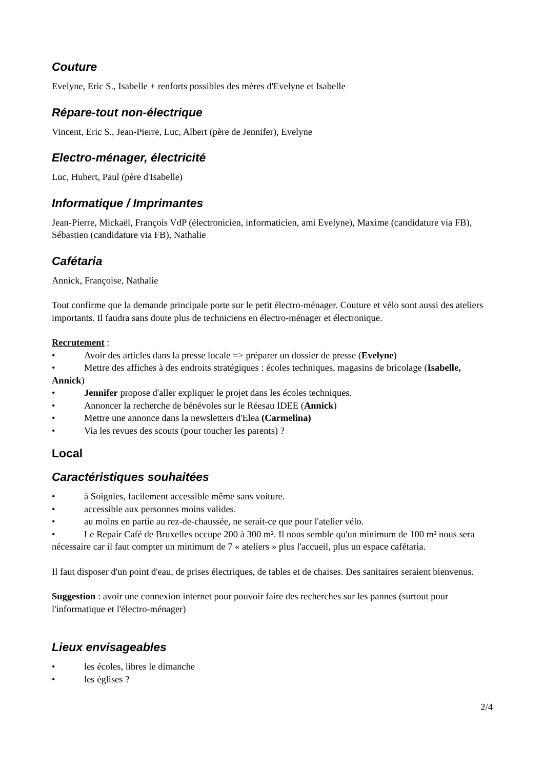Couture
Evelyne, Eric S., Isabelle + renforts possibles des mères d'Evelyne et Isabelle
Répare-tout non-électrique
Vincent, Eric S., Jean-Pierre, Luc, Albert (père de Jennifer), Evelyne
Electro-ménager, électricité
Luc, Hubert, Paul (père d'Isabelle)
Informatique / Imprimantes
Jean-Pierre, Mickaël, François VdP (électronicien, informaticien, ami Evelyne), Maxime (candidature via FB), Sébastien (candidature via FB), Nathalie
Cafétaria
Annick, Françoise, Nathalie
Tout confirme que la demande principale porte sur le petit électro-ménager. Couture et vélo sont aussi des ateliers importants. Il faudra sans doute plus de techniciens en électro-ménager et électronique.
Recrutement :
• Avoir des articles dans la presse locale => préparer un dossier de presse (Evelyne)
• Mettre des affiches à des endroits stratégiques : écoles techniques, magasins de bricolage (Isabelle, Annick)
• Jennifer propose d'aller expliquer le projet dans les écoles techniques.
• Annoncer la recherche de bénévoles sur le Réesau IDEE (Annick)
• Mettre une annonce dans la newsletters d'Elea (Carmelina)
• Via les revues des scouts (pour toucher les parents) ?
Local
Caractéristiques souhaitées
• à Soignies, facilement accessible même sans voiture.
• accessible aux personnes moins valides.
• au moins en partie au rez-de-chaussée, ne serait-ce que pour l'atelier vélo.
• Le Repair Café de Bruxelles occupe 200 à 300 m². Il nous semble qu'un minimum de 100 m² nous sera nécessaire car il faut compter un minimum de 7 « ateliers » plus l'accueil, plus un espace cafétaria.
Il faut disposer d'un point d'eau, de prises électriques, de tables et de chaises. Des sanitaires seraient bienvenus.
Suggestion : avoir une connexion internet pour pouvoir faire des recherches sur les pannes (surtout pour l'informatique et l'électro-ménager)
Lieux envisageables
• les écoles, libres le dimanche
• les églises ?
2/4